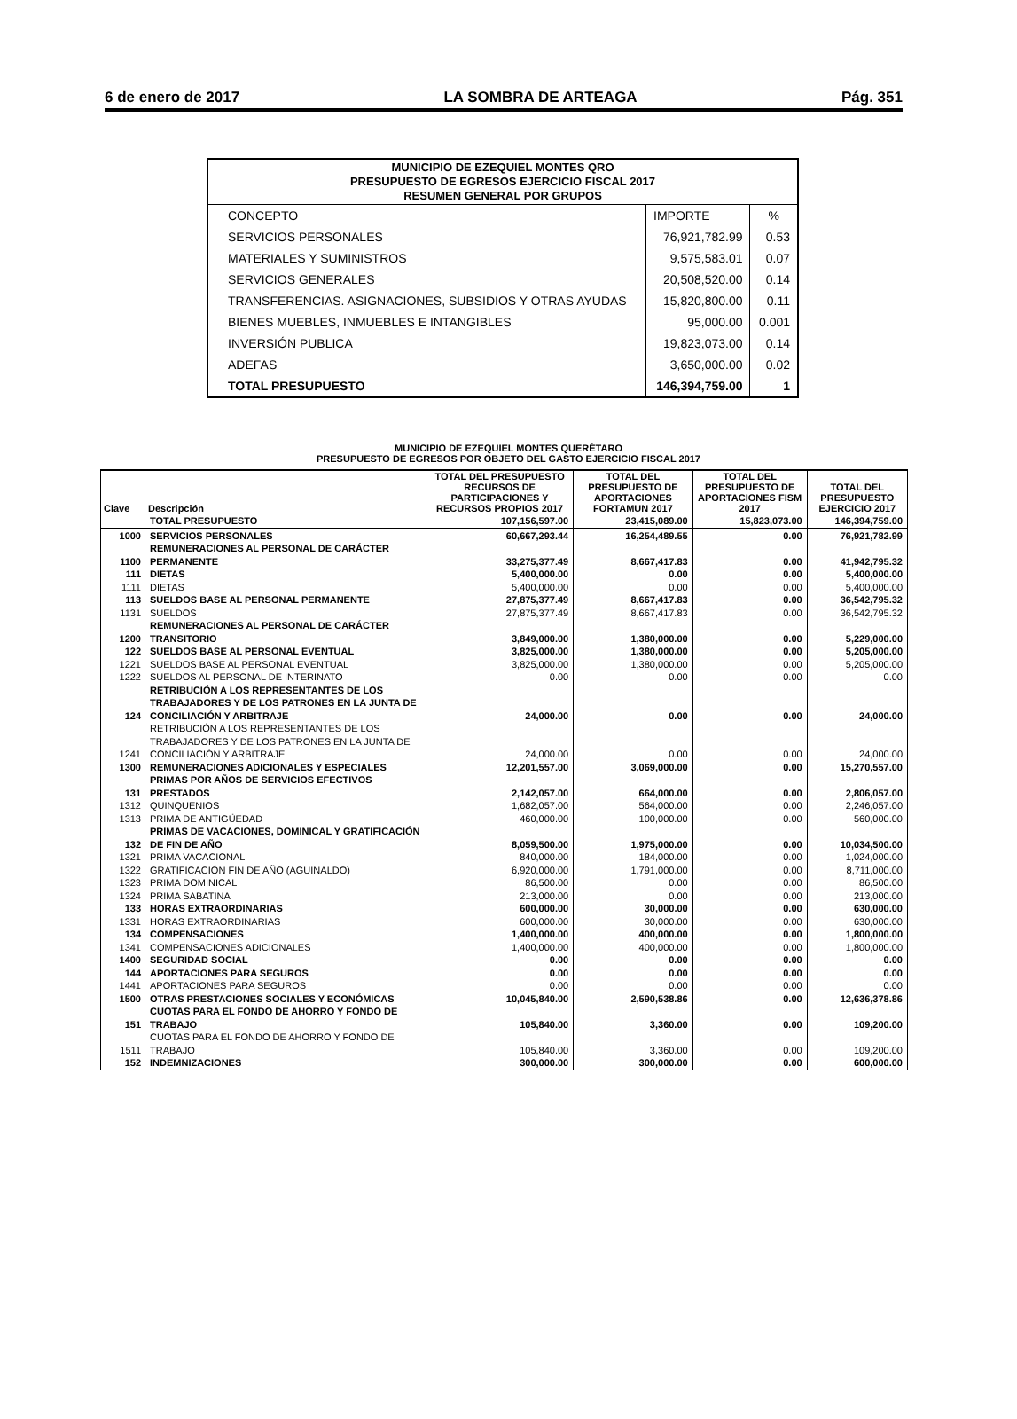6 de enero de 2017 LA SOMBRA DE ARTEAGA Pág. 351
| MUNICIPIO DE EZEQUIEL MONTES QRO PRESUPUESTO DE EGRESOS EJERCICIO FISCAL 2017 RESUMEN GENERAL POR GRUPOS | | |
| --- | --- | --- |
| CONCEPTO | IMPORTE | % |
| SERVICIOS PERSONALES | 76,921,782.99 | 0.53 |
| MATERIALES Y SUMINISTROS | 9,575,583.01 | 0.07 |
| SERVICIOS GENERALES | 20,508,520.00 | 0.14 |
| TRANSFERENCIAS. ASIGNACIONES, SUBSIDIOS Y OTRAS AYUDAS | 15,820,800.00 | 0.11 |
| BIENES MUEBLES, INMUEBLES E INTANGIBLES | 95,000.00 | 0.001 |
| INVERSIÓN PUBLICA | 19,823,073.00 | 0.14 |
| ADEFAS | 3,650,000.00 | 0.02 |
| TOTAL PRESUPUESTO | 146,394,759.00 | 1 |
MUNICIPIO DE EZEQUIEL MONTES QUERÉTARO
PRESUPUESTO DE EGRESOS POR OBJETO DEL GASTO EJERCICIO FISCAL 2017
| Clave | Descripción | TOTAL DEL PRESUPUESTO RECURSOS DE PARTICIPACIONES Y RECURSOS PROPIOS 2017 | TOTAL DEL PRESUPUESTO DE APORTACIONES FORTAMUN 2017 | TOTAL DEL PRESUPUESTO DE APORTACIONES FISM 2017 | TOTAL DEL PRESUPUESTO EJERCICIO 2017 |
| --- | --- | --- | --- | --- | --- |
| | TOTAL PRESUPUESTO | 107,156,597.00 | 23,415,089.00 | 15,823,073.00 | 146,394,759.00 |
| 1000 | SERVICIOS PERSONALES | 60,667,293.44 | 16,254,489.55 | 0.00 | 76,921,782.99 |
| 1100 | REMUNERACIONES AL PERSONAL DE CARÁCTER PERMANENTE | 33,275,377.49 | 8,667,417.83 | 0.00 | 41,942,795.32 |
| 111 | DIETAS | 5,400,000.00 | 0.00 | 0.00 | 5,400,000.00 |
| 1111 | DIETAS | 5,400,000.00 | 0.00 | 0.00 | 5,400,000.00 |
| 113 | SUELDOS BASE AL PERSONAL PERMANENTE | 27,875,377.49 | 8,667,417.83 | 0.00 | 36,542,795.32 |
| 1131 | SUELDOS | 27,875,377.49 | 8,667,417.83 | 0.00 | 36,542,795.32 |
| 1200 | REMUNERACIONES AL PERSONAL DE CARÁCTER TRANSITORIO | 3,849,000.00 | 1,380,000.00 | 0.00 | 5,229,000.00 |
| 122 | SUELDOS BASE AL PERSONAL EVENTUAL | 3,825,000.00 | 1,380,000.00 | 0.00 | 5,205,000.00 |
| 1221 | SUELDOS BASE AL PERSONAL EVENTUAL | 3,825,000.00 | 1,380,000.00 | 0.00 | 5,205,000.00 |
| 1222 | SUELDOS AL PERSONAL DE INTERINATO | 0.00 | 0.00 | 0.00 | 0.00 |
| 124 | RETRIBUCIÓN A LOS REPRESENTANTES DE LOS TRABAJADORES Y DE LOS PATRONES EN LA JUNTA DE CONCILIACIÓN Y ARBITRAJE | 24,000.00 | 0.00 | 0.00 | 24,000.00 |
| 1241 | RETRIBUCIÓN A LOS REPRESENTANTES DE LOS TRABAJADORES Y DE LOS PATRONES EN LA JUNTA DE CONCILIACIÓN Y ARBITRAJE | 24,000.00 | 0.00 | 0.00 | 24,000.00 |
| 1300 | REMUNERACIONES ADICIONALES Y ESPECIALES | 12,201,557.00 | 3,069,000.00 | 0.00 | 15,270,557.00 |
| 131 | PRIMAS POR AÑOS DE SERVICIOS EFECTIVOS PRESTADOS | 2,142,057.00 | 664,000.00 | 0.00 | 2,806,057.00 |
| 1312 | QUINQUENIOS | 1,682,057.00 | 564,000.00 | 0.00 | 2,246,057.00 |
| 1313 | PRIMA DE ANTIGÜEDAD | 460,000.00 | 100,000.00 | 0.00 | 560,000.00 |
| 132 | PRIMAS DE VACACIONES, DOMINICAL Y GRATIFICACIÓN DE FIN DE AÑO | 8,059,500.00 | 1,975,000.00 | 0.00 | 10,034,500.00 |
| 1321 | PRIMA VACACIONAL | 840,000.00 | 184,000.00 | 0.00 | 1,024,000.00 |
| 1322 | GRATIFICACIÓN FIN DE AÑO (AGUINALDO) | 6,920,000.00 | 1,791,000.00 | 0.00 | 8,711,000.00 |
| 1323 | PRIMA DOMINICAL | 86,500.00 | 0.00 | 0.00 | 86,500.00 |
| 1324 | PRIMA SABATINA | 213,000.00 | 0.00 | 0.00 | 213,000.00 |
| 133 | HORAS EXTRAORDINARIAS | 600,000.00 | 30,000.00 | 0.00 | 630,000.00 |
| 1331 | HORAS EXTRAORDINARIAS | 600,000.00 | 30,000.00 | 0.00 | 630,000.00 |
| 134 | COMPENSACIONES | 1,400,000.00 | 400,000.00 | 0.00 | 1,800,000.00 |
| 1341 | COMPENSACIONES ADICIONALES | 1,400,000.00 | 400,000.00 | 0.00 | 1,800,000.00 |
| 1400 | SEGURIDAD SOCIAL | 0.00 | 0.00 | 0.00 | 0.00 |
| 144 | APORTACIONES PARA SEGUROS | 0.00 | 0.00 | 0.00 | 0.00 |
| 1441 | APORTACIONES PARA SEGUROS | 0.00 | 0.00 | 0.00 | 0.00 |
| 1500 | OTRAS PRESTACIONES SOCIALES Y ECONÓMICAS | 10,045,840.00 | 2,590,538.86 | 0.00 | 12,636,378.86 |
| 151 | CUOTAS PARA EL FONDO DE AHORRO Y FONDO DE TRABAJO | 105,840.00 | 3,360.00 | 0.00 | 109,200.00 |
| 1511 | CUOTAS PARA EL FONDO DE AHORRO Y FONDO DE TRABAJO | 105,840.00 | 3,360.00 | 0.00 | 109,200.00 |
| 152 | INDEMNIZACIONES | 300,000.00 | 300,000.00 | 0.00 | 600,000.00 |